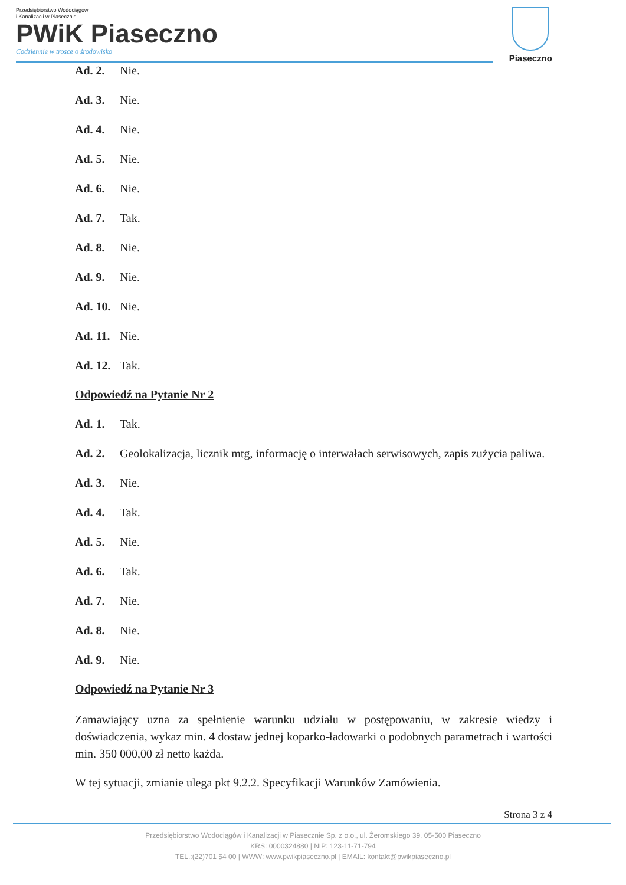Przedsiębiorstwo Wodociągów
i Kanalizacji w Piasecznie
PWiK Piaseczno
Codziennie w trosce o środowisko
Piaseczno
Ad. 2. Nie.
Ad. 3. Nie.
Ad. 4. Nie.
Ad. 5. Nie.
Ad. 6. Nie.
Ad. 7. Tak.
Ad. 8. Nie.
Ad. 9. Nie.
Ad. 10. Nie.
Ad. 11. Nie.
Ad. 12. Tak.
Odpowiedź na Pytanie Nr 2
Ad. 1. Tak.
Ad. 2. Geolokalizacja, licznik mtg, informację o interwałach serwisowych, zapis zużycia paliwa.
Ad. 3. Nie.
Ad. 4. Tak.
Ad. 5. Nie.
Ad. 6. Tak.
Ad. 7. Nie.
Ad. 8. Nie.
Ad. 9. Nie.
Odpowiedź na Pytanie Nr 3
Zamawiający uzna za spełnienie warunku udziału w postępowaniu, w zakresie wiedzy i doświadczenia, wykaz min. 4 dostaw jednej koparko-ładowarki o podobnych parametrach i wartości min. 350 000,00 zł netto każda.
W tej sytuacji, zmianie ulega pkt 9.2.2. Specyfikacji Warunków Zamówienia.
Strona 3 z 4
Przedsiębiorstwo Wodociągów i Kanalizacji w Piasecznie Sp. z o.o., ul. Żeromskiego 39, 05-500 Piaseczno
KRS: 0000324880 | NIP: 123-11-71-794
TEL.:(22)701 54 00 | WWW: www.pwikpiaseczno.pl | EMAIL: kontakt@pwikpiaseczno.pl